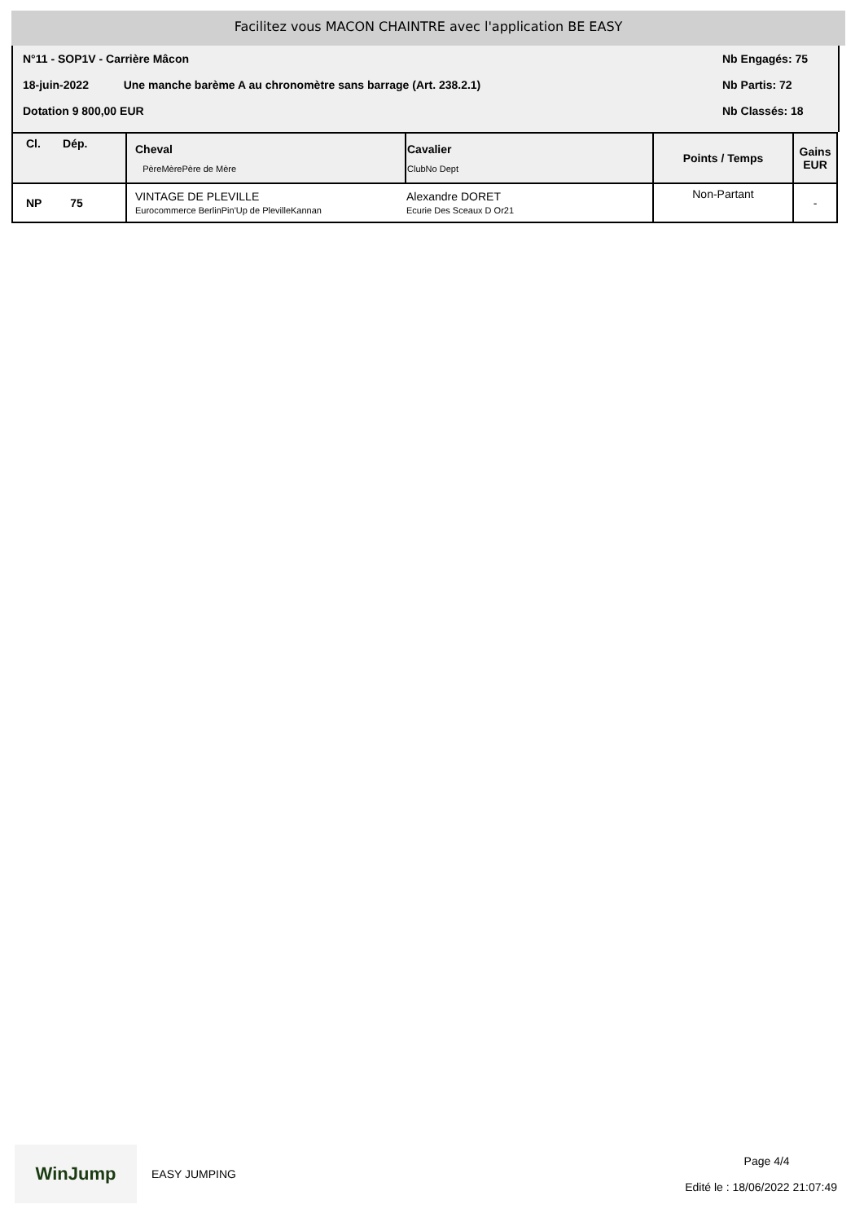Facilitez vous MACON CHAINTRE avec l'application BE EASY
N°11 - SOP1V - Carrière Mâcon Nb Engagés: 75
18-juin-2022 Une manche barème A au chronomètre sans barrage (Art. 238.2.1) Nb Partis: 72
Dotation 9 800,00 EUR Nb Classés: 18
| Cl. Dép. | Cheval PèreMèrePère de Mère | Cavalier ClubNo Dept | Points / Temps | Gains EUR |
| --- | --- | --- | --- | --- |
| NP 75 | VINTAGE DE PLEVILLE Eurocommerce BerlinPin'Up de PlevilleKannan | Alexandre DORET Ecurie Des Sceaux D Or21 | Non-Partant | - |
WinJump
EASY JUMPING
Page 4/4
Edité le : 18/06/2022 21:07:49